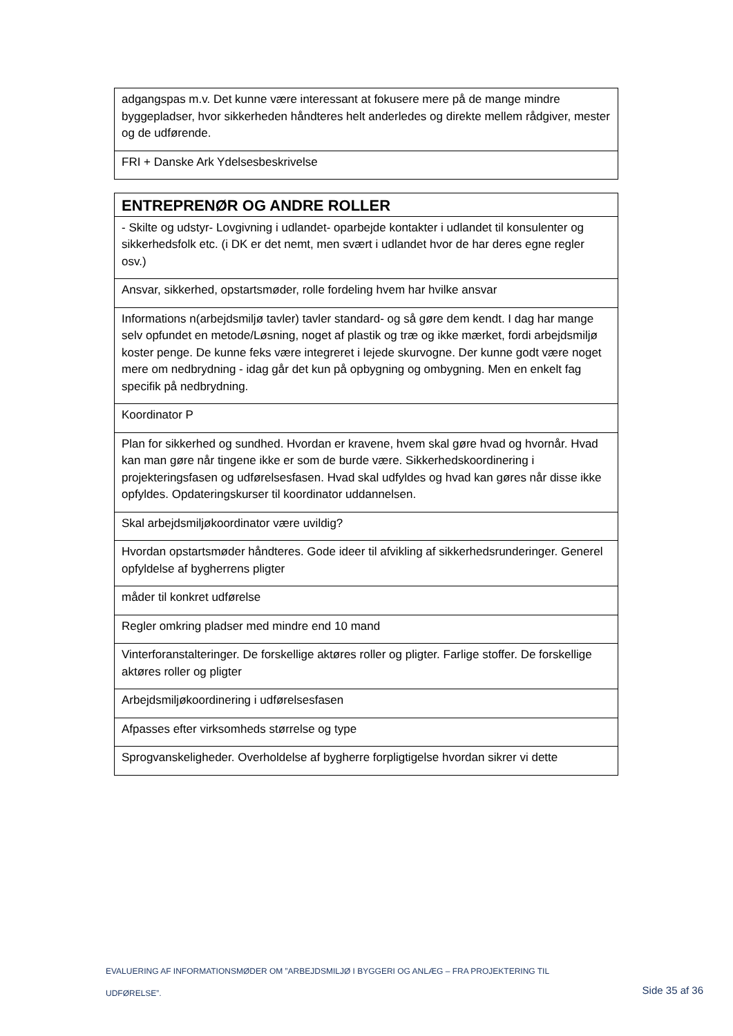| adgangspas m.v. Det kunne være interessant at fokusere mere på de mange mindre byggepladser, hvor sikkerheden håndteres helt anderledes og direkte mellem rådgiver, mester og de udførende. |
| FRI + Danske Ark Ydelsesbeskrivelse |
| ENTREPRENØR OG ANDRE ROLLER |
| --- |
| - Skilte og udstyr- Lovgivning i udlandet- oparbejde kontakter i udlandet til konsulenter og sikkerhedsfolk etc. (i DK er det nemt, men svært i udlandet hvor de har deres egne regler osv.) |
| Ansvar, sikkerhed, opstartsmøder, rolle fordeling hvem har hvilke ansvar |
| Informations n(arbejdsmiljø tavler) tavler standard- og så gøre dem kendt. I dag har mange selv opfundet en metode/Løsning, noget af plastik og træ og ikke mærket, fordi arbejdsmiljø koster penge. De kunne feks være integreret i lejede skurvogne. Der kunne godt være noget mere om nedbrydning - idag går det kun på opbygning og ombygning. Men en enkelt fag specifik på nedbrydning. |
| Koordinator P |
| Plan for sikkerhed og sundhed. Hvordan er kravene, hvem skal gøre hvad og hvornår. Hvad kan man gøre når tingene ikke er som de burde være. Sikkerhedskoordinering i projekteringsfasen og udførelsesfasen. Hvad skal udfyldes og hvad kan gøres når disse ikke opfyldes. Opdateringskurser til koordinator uddannelsen. |
| Skal arbejdsmiljøkoordinator være uvildig? |
| Hvordan opstartsmøder håndteres. Gode ideer til afvikling af sikkerhedsrunderinger. Generel opfyldelse af bygherrens pligter |
| måder til konkret udførelse |
| Regler omkring pladser med mindre end 10 mand |
| Vinterforanstalteringer. De forskellige aktøres roller og pligter. Farlige stoffer. De forskellige aktøres roller og pligter |
| Arbejdsmiljøkoordinering i udførelsesfasen |
| Afpasses efter virksomheds størrelse og type |
| Sprogvanskeligheder. Overholdelse af bygherre forpligtigelse hvordan sikrer vi dette |
EVALUERING AF INFORMATIONSMØDER OM ”ARBEJDSMILJØ I BYGGERI OG ANLÆG – FRA PROJEKTERING TIL
UDFØRELSE”.
Side 35 af 36